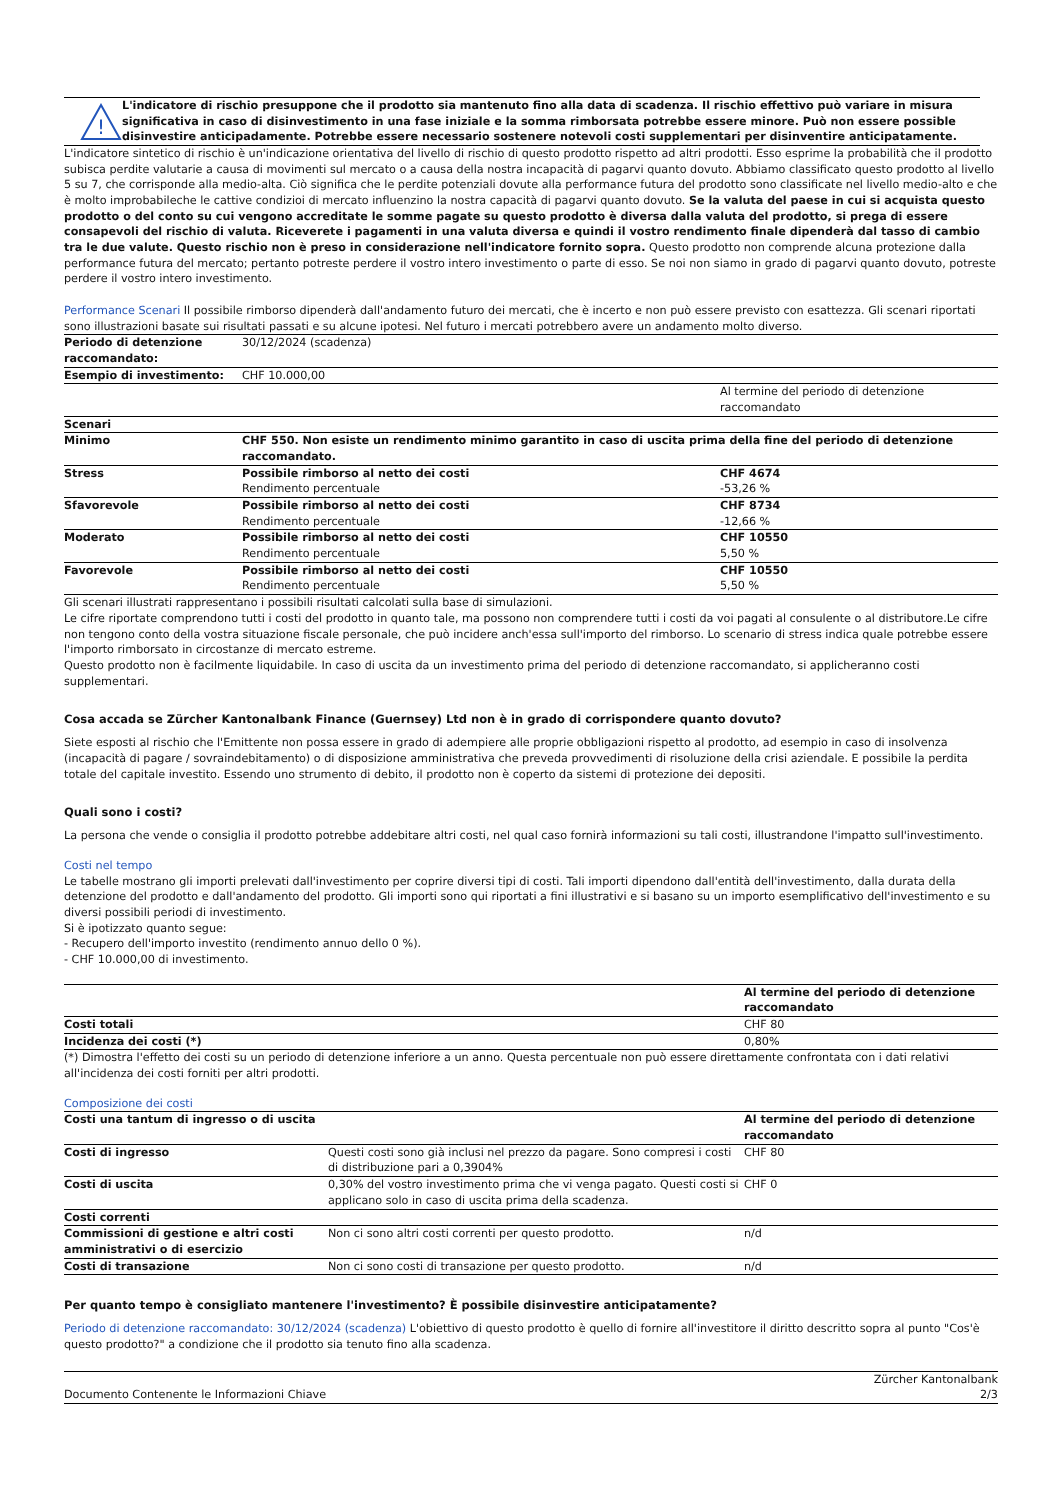!
L'indicatore di rischio presuppone che il prodotto sia mantenuto fino alla data di scadenza. Il rischio effettivo può variare in misura significativa in caso di disinvestimento in una fase iniziale e la somma rimborsata potrebbe essere minore. Può non essere possible disinvestire anticipadamente. Potrebbe essere necessario sostenere notevoli costi supplementari per disinventire anticipatamente.
L'indicatore sintetico di rischio è un'indicazione orientativa del livello di rischio di questo prodotto rispetto ad altri prodotti. Esso esprime la probabilità che il prodotto subisca perdite valutarie a causa di movimenti sul mercato o a causa della nostra incapacità di pagarvi quanto dovuto. Abbiamo classificato questo prodotto al livello 5 su 7, che corrisponde alla medio-alta. Ciò significa che le perdite potenziali dovute alla performance futura del prodotto sono classificate nel livello medio-alto e che è molto improbabileche le cattive condizioi di mercato influenzino la nostra capacità di pagarvi quanto dovuto. Se la valuta del paese in cui si acquista questo prodotto o del conto su cui vengono accreditate le somme pagate su questo prodotto è diversa dalla valuta del prodotto, si prega di essere consapevoli del rischio di valuta. Riceverete i pagamenti in una valuta diversa e quindi il vostro rendimento finale dipenderà dal tasso di cambio tra le due valute. Questo rischio non è preso in considerazione nell'indicatore fornito sopra. Questo prodotto non comprende alcuna protezione dalla performance futura del mercato; pertanto potreste perdere il vostro intero investimento o parte di esso. Se noi non siamo in grado di pagarvi quanto dovuto, potreste perdere il vostro intero investimento.
Performance Scenari Il possibile rimborso dipenderà dall'andamento futuro dei mercati, che è incerto e non può essere previsto con esattezza. Gli scenari riportati sono illustrazioni basate sui risultati passati e su alcune ipotesi. Nel futuro i mercati potrebbero avere un andamento molto diverso.
| Periodo di detenzione raccomandato: | 30/12/2024 (scadenza) | |
| Esempio di investimento: | CHF 10.000,00 | |
| | | Al termine del periodo di detenzione raccomandato |
| Scenari | | |
| Minimo | CHF 550. Non esiste un rendimento minimo garantito in caso di uscita prima della fine del periodo di detenzione raccomandato. | |
| Stress | Possibile rimborso al netto dei costi Rendimento percentuale | CHF 4674 -53,26 % |
| Sfavorevole | Possibile rimborso al netto dei costi Rendimento percentuale | CHF 8734 -12,66 % |
| Moderato | Possibile rimborso al netto dei costi Rendimento percentuale | CHF 10550 5,50 % |
| Favorevole | Possibile rimborso al netto dei costi Rendimento percentuale | CHF 10550 5,50 % |
Gli scenari illustrati rappresentano i possibili risultati calcolati sulla base di simulazioni.
Le cifre riportate comprendono tutti i costi del prodotto in quanto tale, ma possono non comprendere tutti i costi da voi pagati al consulente o al distributore.Le cifre non tengono conto della vostra situazione fiscale personale, che può incidere anch'essa sull'importo del rimborso. Lo scenario di stress indica quale potrebbe essere l'importo rimborsato in circostanze di mercato estreme.
Questo prodotto non è facilmente liquidabile. In caso di uscita da un investimento prima del periodo di detenzione raccomandato, si applicheranno costi supplementari.
Cosa accada se Zürcher Kantonalbank Finance (Guernsey) Ltd non è in grado di corrispondere quanto dovuto?
Siete esposti al rischio che l'Emittente non possa essere in grado di adempiere alle proprie obbligazioni rispetto al prodotto, ad esempio in caso di insolvenza (incapacità di pagare / sovraindebitamento) o di disposizione amministrativa che preveda provvedimenti di risoluzione della crisi aziendale. E possibile la perdita totale del capitale investito. Essendo uno strumento di debito, il prodotto non è coperto da sistemi di protezione dei depositi.
Quali sono i costi?
La persona che vende o consiglia il prodotto potrebbe addebitare altri costi, nel qual caso fornirà informazioni su tali costi, illustrandone l'impatto sull'investimento.
Costi nel tempo
Le tabelle mostrano gli importi prelevati dall'investimento per coprire diversi tipi di costi. Tali importi dipendono dall'entità dell'investimento, dalla durata della detenzione del prodotto e dall'andamento del prodotto. Gli importi sono qui riportati a fini illustrativi e si basano su un importo esemplificativo dell'investimento e su diversi possibili periodi di investimento.
Si è ipotizzato quanto segue:
- Recupero dell'importo investito (rendimento annuo dello 0 %).
- CHF 10.000,00 di investimento.
| | Al termine del periodo di detenzione raccomandato |
| Costi totali | CHF 80 |
| Incidenza dei costi (*) | 0,80% |
(*) Dimostra l'effetto dei costi su un periodo di detenzione inferiore a un anno. Questa percentuale non può essere direttamente confrontata con i dati relativi all'incidenza dei costi forniti per altri prodotti.
Composizione dei costi
| Costi una tantum di ingresso o di uscita | | Al termine del periodo di detenzione raccomandato |
| Costi di ingresso | Questi costi sono già inclusi nel prezzo da pagare. Sono compresi i costi di distribuzione pari a 0,3904% | CHF 80 |
| Costi di uscita | 0,30% del vostro investimento prima che vi venga pagato. Questi costi si applicano solo in caso di uscita prima della scadenza. | CHF 0 |
| Costi correnti | | |
| Commissioni di gestione e altri costi amministrativi o di esercizio | Non ci sono altri costi correnti per questo prodotto. | n/d |
| Costi di transazione | Non ci sono costi di transazione per questo prodotto. | n/d |
Per quanto tempo è consigliato mantenere l'investimento? È possibile disinvestire anticipatamente?
Periodo di detenzione raccomandato: 30/12/2024 (scadenza) L'obiettivo di questo prodotto è quello di fornire all'investitore il diritto descritto sopra al punto "Cos'è questo prodotto?" a condizione che il prodotto sia tenuto fino alla scadenza.
Documento Contenente le Informazioni Chiave Zürcher Kantonalbank
2/3